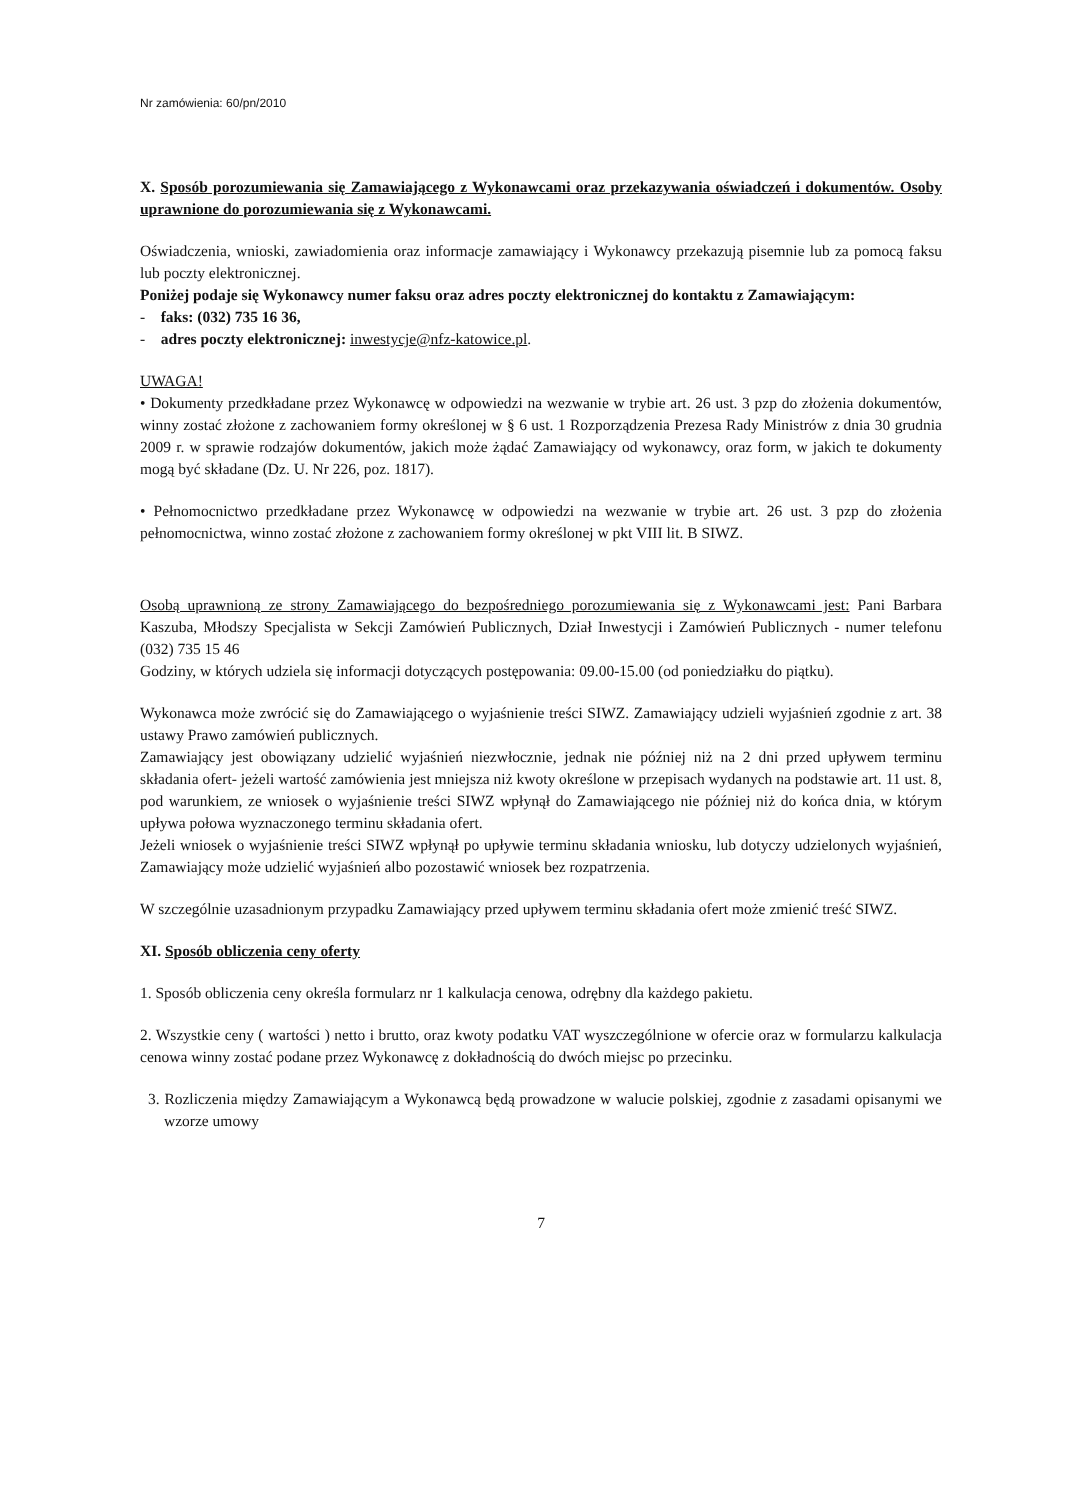Nr zamówienia: 60/pn/2010
X. Sposób porozumiewania się Zamawiającego z Wykonawcami oraz przekazywania oświadczeń i dokumentów. Osoby uprawnione do porozumiewania się z Wykonawcami.
Oświadczenia, wnioski, zawiadomienia oraz informacje zamawiający i Wykonawcy przekazują pisemnie lub za pomocą faksu lub poczty elektronicznej.
Poniżej podaje się Wykonawcy numer faksu oraz adres poczty elektronicznej do kontaktu z Zamawiającym:
- faks: (032) 735 16 36,
- adres poczty elektronicznej: inwestycje@nfz-katowice.pl.
UWAGA!
• Dokumenty przedkładane przez Wykonawcę w odpowiedzi na wezwanie w trybie art. 26 ust. 3 pzp do złożenia dokumentów, winny zostać złożone z zachowaniem formy określonej w § 6 ust. 1 Rozporządzenia Prezesa Rady Ministrów z dnia 30 grudnia 2009 r. w sprawie rodzajów dokumentów, jakich może żądać Zamawiający od wykonawcy, oraz form, w jakich te dokumenty mogą być składane (Dz. U. Nr 226, poz. 1817).
• Pełnomocnictwo przedkładane przez Wykonawcę w odpowiedzi na wezwanie w trybie art. 26 ust. 3 pzp do złożenia pełnomocnictwa, winno zostać złożone z zachowaniem formy określonej w pkt VIII lit. B SIWZ.
Osobą uprawnioną ze strony Zamawiającego do bezpośredniego porozumiewania się z Wykonawcami jest: Pani Barbara Kaszuba, Młodszy Specjalista w Sekcji Zamówień Publicznych, Dział Inwestycji i Zamówień Publicznych - numer telefonu (032) 735 15 46
Godziny, w których udziela się informacji dotyczących postępowania: 09.00-15.00 (od poniedziałku do piątku).
Wykonawca może zwrócić się do Zamawiającego o wyjaśnienie treści SIWZ. Zamawiający udzieli wyjaśnień zgodnie z art. 38 ustawy Prawo zamówień publicznych.
Zamawiający jest obowiązany udzielić wyjaśnień niezwłocznie, jednak nie później niż na 2 dni przed upływem terminu składania ofert- jeżeli wartość zamówienia jest mniejsza niż kwoty określone w przepisach wydanych na podstawie art. 11 ust. 8, pod warunkiem, ze wniosek o wyjaśnienie treści SIWZ wpłynął do Zamawiającego nie później niż do końca dnia, w którym upływa połowa wyznaczonego terminu składania ofert.
Jeżeli wniosek o wyjaśnienie treści SIWZ wpłynął po upływie terminu składania wniosku, lub dotyczy udzielonych wyjaśnień, Zamawiający może udzielić wyjaśnień albo pozostawić wniosek bez rozpatrzenia.
W szczególnie uzasadnionym przypadku Zamawiający przed upływem terminu składania ofert może zmienić treść SIWZ.
XI. Sposób obliczenia ceny oferty
1. Sposób obliczenia ceny określa formularz nr 1 kalkulacja cenowa, odrębny dla każdego pakietu.
2. Wszystkie ceny ( wartości ) netto i brutto, oraz kwoty podatku VAT wyszczególnione w ofercie oraz w formularzu kalkulacja cenowa winny zostać podane przez Wykonawcę z dokładnością do dwóch miejsc po przecinku.
3. Rozliczenia między Zamawiającym a Wykonawcą będą prowadzone w walucie polskiej, zgodnie z zasadami opisanymi we wzorze umowy
7